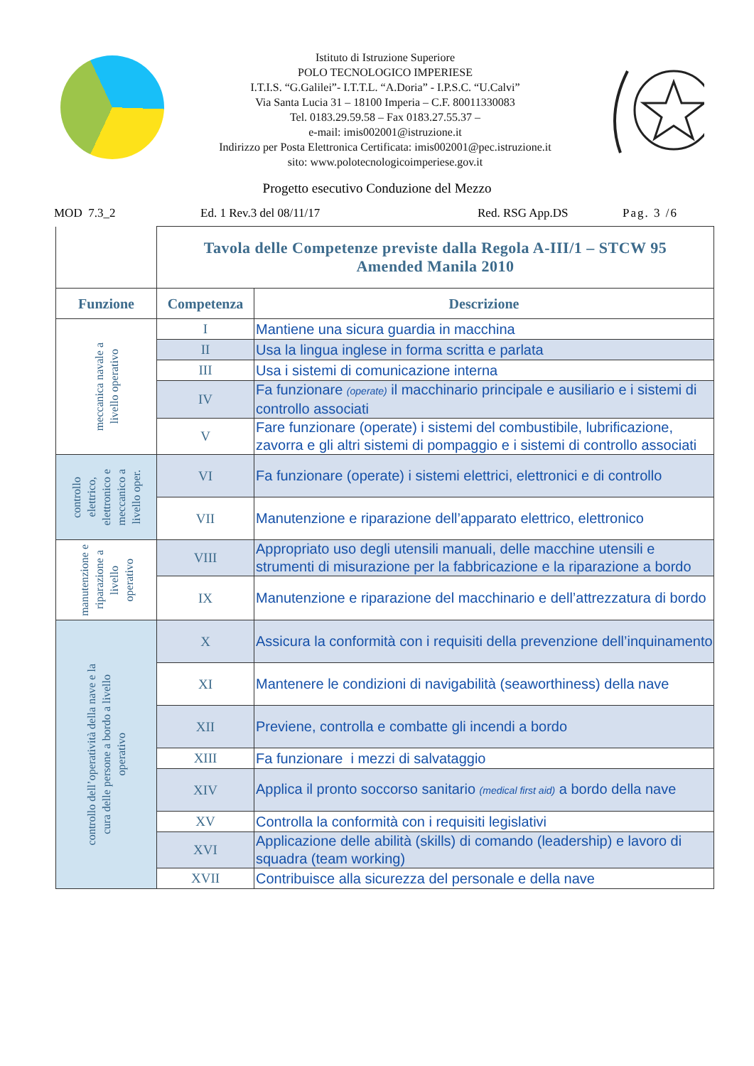Istituto di Istruzione Superiore
POLO TECNOLOGICO IMPERIESE
I.T.I.S. “G.Galilei”- I.T.T.L. “A.Doria” - I.P.S.C. “U.Calvi”
Via Santa Lucia 31 – 18100 Imperia – C.F. 80011330083
Tel. 0183.29.59.58 – Fax 0183.27.55.37 –
e-mail: imis002001@istruzione.it
Indirizzo per Posta Elettronica Certificata: imis002001@pec.istruzione.it
sito: www.polotecnologicoimperiese.gov.it
Progetto esecutivo Conduzione del Mezzo
MOD 7.3_2 Ed. 1 Rev.3 del 08/11/17 Red. RSG App.DS Pag. 3 /6
| | Tavola delle Competenze previste dalla Regola A-III/1 – STCW 95 Amended Manila 2010 | |
| Funzione | Competenza | Descrizione |
| meccanica navale a livello operativo | I | Mantiene una sicura guardia in macchina |
| | II | Usa la lingua inglese in forma scritta e parlata |
| | III | Usa i sistemi di comunicazione interna |
| | IV | Fa funzionare (operate) il macchinario principale e ausiliario e i sistemi di controllo associati |
| | V | Fare funzionare (operate) i sistemi del combustibile, lubrificazione, zavorra e gli altri sistemi di pompaggio e i sistemi di controllo associati |
| controllo elettrico, elettronico e meccanico a livello oper. | VI | Fa funzionare (operate) i sistemi elettrici, elettronici e di controllo |
| | VII | Manutenzione e riparazione dell’apparato elettrico, elettronico |
| manutenzione e riparazione a livello operativo | VIII | Appropriato uso degli utensili manuali, delle macchine utensili e strumenti di misurazione per la fabbricazione e la riparazione a bordo |
| | IX | Manutenzione e riparazione del macchinario e dell’attrezzatura di bordo |
| controllo dell’operatività della nave e la cura delle persone a bordo a livello operativo | X | Assicura la conformità con i requisiti della prevenzione dell’inquinamento |
| | XI | Mantenere le condizioni di navigabilità (seaworthiness) della nave |
| | XII | Previene, controlla e combatte gli incendi a bordo |
| | XIII | Fa funzionare i mezzi di salvataggio |
| | XIV | Applica il pronto soccorso sanitario (medical first aid) a bordo della nave |
| | XV | Controlla la conformità con i requisiti legislativi |
| | XVI | Applicazione delle abilità (skills) di comando (leadership) e lavoro di squadra (team working) |
| | XVII | Contribuisce alla sicurezza del personale e della nave |